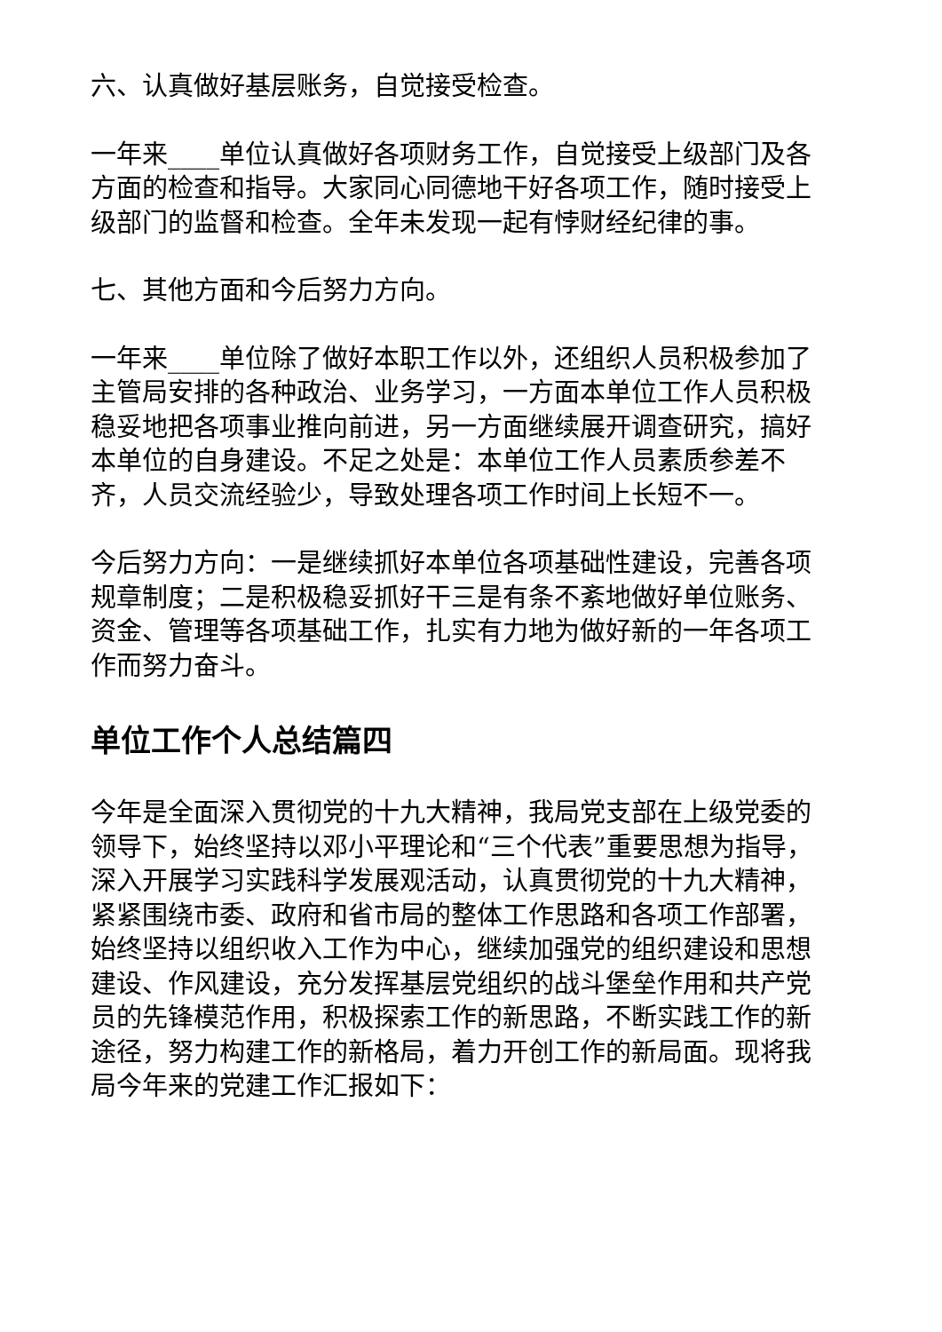六、认真做好基层账务，自觉接受检查。
一年来____单位认真做好各项财务工作，自觉接受上级部门及各方面的检查和指导。大家同心同德地干好各项工作，随时接受上级部门的监督和检查。全年未发现一起有悖财经纪律的事。
七、其他方面和今后努力方向。
一年来____单位除了做好本职工作以外，还组织人员积极参加了主管局安排的各种政治、业务学习，一方面本单位工作人员积极稳妥地把各项事业推向前进，另一方面继续展开调查研究，搞好本单位的自身建设。不足之处是：本单位工作人员素质参差不齐，人员交流经验少，导致处理各项工作时间上长短不一。
今后努力方向：一是继续抓好本单位各项基础性建设，完善各项规章制度；二是积极稳妥抓好干三是有条不紊地做好单位账务、资金、管理等各项基础工作，扎实有力地为做好新的一年各项工作而努力奋斗。
单位工作个人总结篇四
今年是全面深入贯彻党的十九大精神，我局党支部在上级党委的领导下，始终坚持以邓小平理论和“三个代表”重要思想为指导，深入开展学习实践科学发展观活动，认真贯彻党的十九大精神，紧紧围绕市委、政府和省市局的整体工作思路和各项工作部署，始终坚持以组织收入工作为中心，继续加强党的组织建设和思想建设、作风建设，充分发挥基层党组织的战斗堡垒作用和共产党员的先锋模范作用，积极探索工作的新思路，不断实践工作的新途径，努力构建工作的新格局，着力开创工作的新局面。现将我局今年来的党建工作汇报如下：